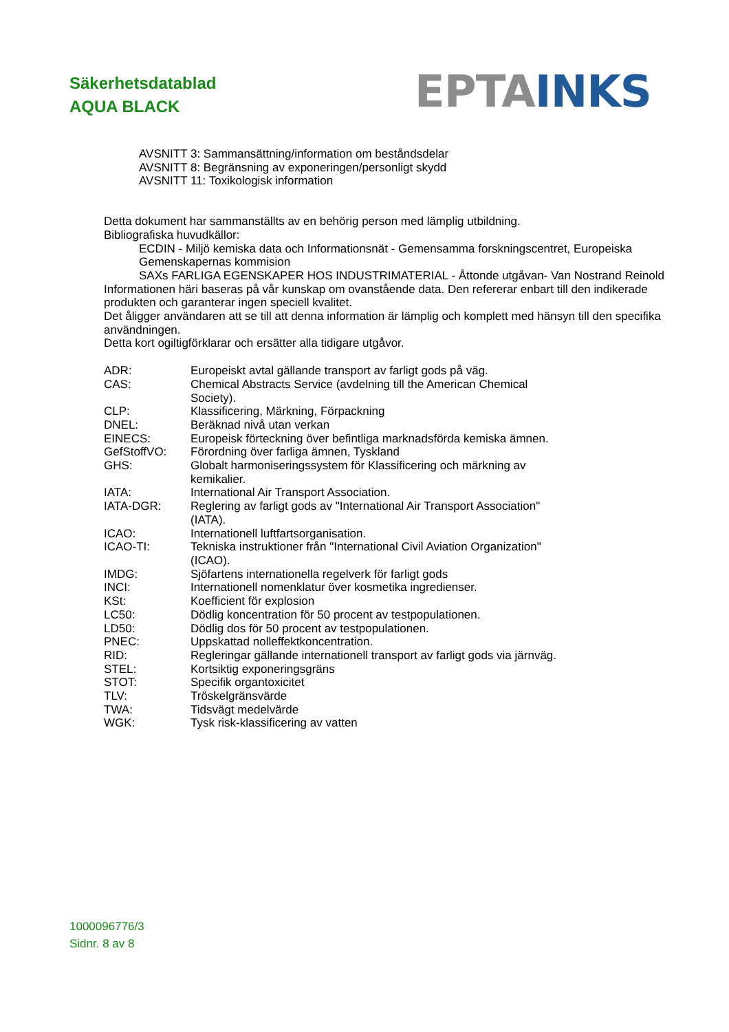Säkerhetsdatablad
AQUA BLACK
EPTA INKS
AVSNITT 3: Sammansättning/information om beståndsdelar
AVSNITT 8: Begränsning av exponeringen/personligt skydd
AVSNITT 11: Toxikologisk information
Detta dokument har sammanställts av en behörig person med lämplig utbildning.
Bibliografiska huvudkällor:
ECDIN - Miljö kemiska data och Informationsnät - Gemensamma forskningscentret, Europeiska Gemenskapernas kommision
SAXs FARLIGA EGENSKAPER HOS INDUSTRIMATERIAL - Åttonde utgåvan- Van Nostrand Reinold
Informationen häri baseras på vår kunskap om ovanstående data. Den refererar enbart till den indikerade produkten och garanterar ingen speciell kvalitet.
Det åligger användaren att se till att denna information är lämplig och komplett med hänsyn till den specifika användningen.
Detta kort ogiltigförklarar och ersätter alla tidigare utgåvor.
| ADR: | Europeiskt avtal gällande transport av farligt gods på väg. |
| CAS: | Chemical Abstracts Service (avdelning till the American Chemical Society). |
| CLP: | Klassificering, Märkning, Förpackning |
| DNEL: | Beräknad nivå utan verkan |
| EINECS: | Europeisk förteckning över befintliga marknadsförda kemiska ämnen. |
| GefStoffVO: | Förordning över farliga ämnen, Tyskland |
| GHS: | Globalt harmoniseringssystem för Klassificering och märkning av kemikalier. |
| IATA: | International Air Transport Association. |
| IATA-DGR: | Reglering av farligt gods av "International Air Transport Association" (IATA). |
| ICAO: | Internationell luftfartsorganisation. |
| ICAO-TI: | Tekniska instruktioner från "International Civil Aviation Organization" (ICAO). |
| IMDG: | Sjöfartens internationella regelverk för farligt gods |
| INCI: | Internationell nomenklatur över kosmetika ingredienser. |
| KSt: | Koefficient för explosion |
| LC50: | Dödlig koncentration för 50 procent av testpopulationen. |
| LD50: | Dödlig dos för 50 procent av testpopulationen. |
| PNEC: | Uppskattad nolleffektkoncentration. |
| RID: | Regleringar gällande internationell transport av farligt gods via järnväg. |
| STEL: | Kortsiktig exponeringsgräns |
| STOT: | Specifik organtoxicitet |
| TLV: | Tröskelgränsvärde |
| TWA: | Tidsvägt medelvärde |
| WGK: | Tysk risk-klassificering av vatten |
1000096776/3
Sidnr. 8 av 8